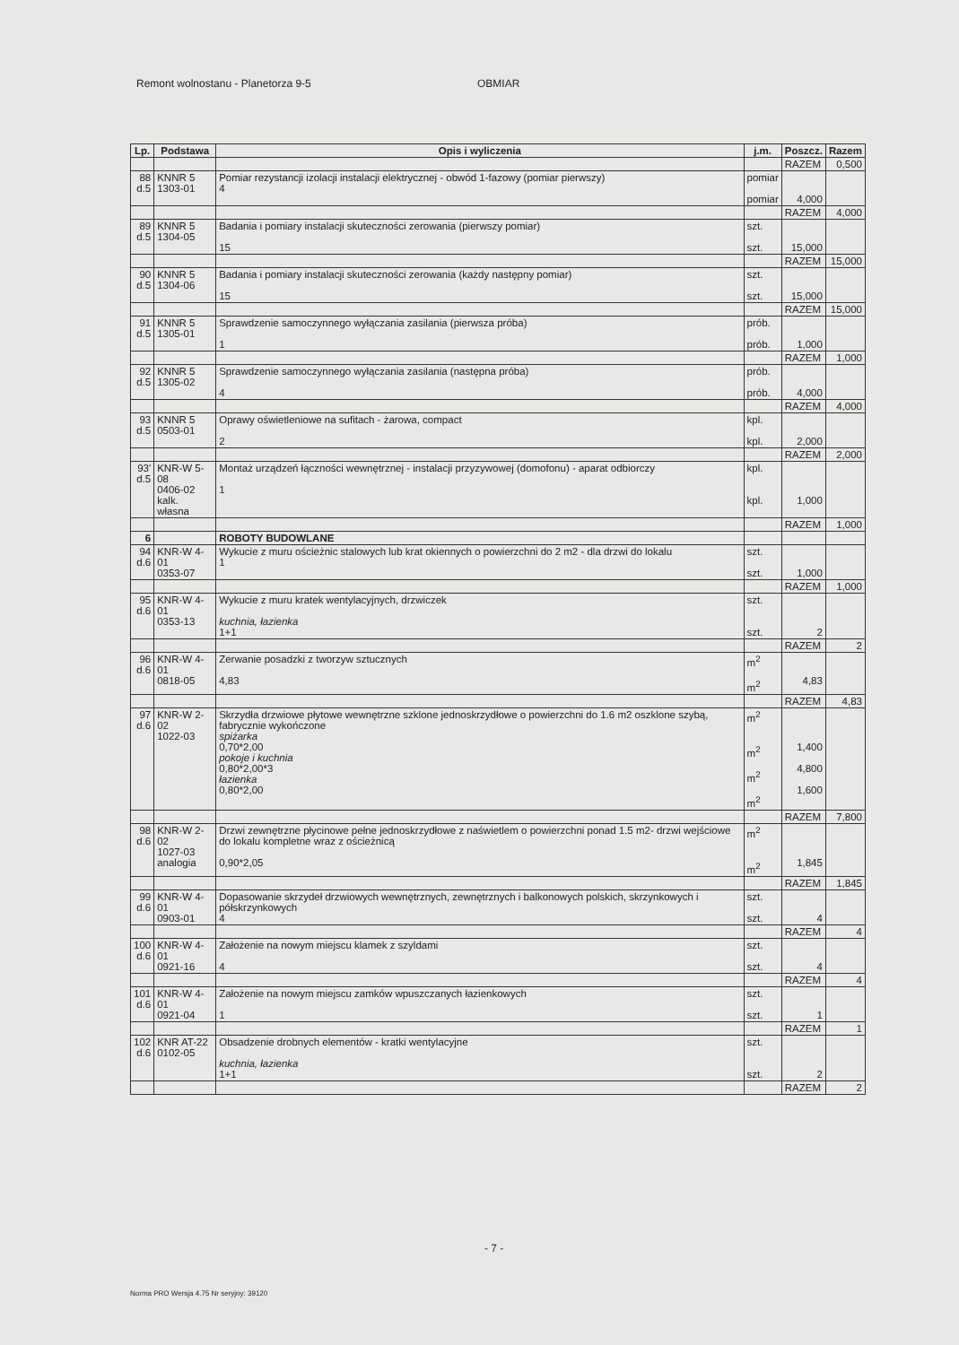Remont wolnostanu - Planetorza 9-5 OBMIAR
| Lp. | Podstawa | Opis i wyliczenia | j.m. | Poszcz. | Razem |
| --- | --- | --- | --- | --- | --- |
| | | | | RAZEM | 0,500 |
| 88 d.5 | KNNR 5 1303-01 | Pomiar rezystancji izolacji instalacji elektrycznej - obwód 1-fazowy (pomiar pierwszy) 4 | pomiar pomiar | 4,000 | |
| | | | | RAZEM | 4,000 |
| 89 d.5 | KNNR 5 1304-05 | Badania i pomiary instalacji skuteczności zerowania (pierwszy pomiar) 15 | szt. szt. | 15,000 | |
| | | | | RAZEM | 15,000 |
| 90 d.5 | KNNR 5 1304-06 | Badania i pomiary instalacji skuteczności zerowania (każdy następny pomiar) 15 | szt. szt. | 15,000 | |
| | | | | RAZEM | 15,000 |
| 91 d.5 | KNNR 5 1305-01 | Sprawdzenie samoczynnego wyłączania zasilania (pierwsza próba) 1 | prób. prób. | 1,000 | |
| | | | | RAZEM | 1,000 |
| 92 d.5 | KNNR 5 1305-02 | Sprawdzenie samoczynnego wyłączania zasilania (następna próba) 4 | prób. prób. | 4,000 | |
| | | | | RAZEM | 4,000 |
| 93 d.5 | KNNR 5 0503-01 | Oprawy oświetleniowe na sufitach - żarowa, compact 2 | kpl. kpl. | 2,000 | |
| | | | | RAZEM | 2,000 |
| 93' d.5 | KNR-W 5-08 0406-02 kalk. własna | Montaż urządzeń łączności wewnętrznej - instalacji przyzywowej (domofonu) - aparat odbiorczy 1 | kpl. kpl. | 1,000 | |
| | | | | RAZEM | 1,000 |
| 6 | | ROBOTY BUDOWLANE | | | |
| 94 d.6 | KNR-W 4-01 0353-07 | Wykucie z muru ościeżnic stalowych lub krat okiennych o powierzchni do 2 m2 - dla drzwi do lokalu 1 | szt. szt. | 1,000 | |
| | | | | RAZEM | 1,000 |
| 95 d.6 | KNR-W 4-01 0353-13 | Wykucie z muru kratek wentylacyjnych, drzwiczek kuchnia, łazienka 1+1 | szt. szt. | 2 | |
| | | | | RAZEM | 2 |
| 96 d.6 | KNR-W 4-01 0818-05 | Zerwanie posadzki z tworzyw sztucznych 4,83 | m<sup>2</sup> m<sup>2</sup> | 4,83 | |
| | | | | RAZEM | 4,83 |
| 97 d.6 | KNR-W 2-02 1022-03 | Skrzydła drzwiowe płytowe wewnętrzne szklone jednoskrzydłowe o powierzchni do 1.6 m2 oszklone szybą, fabrycznie wykończone spiżarka 0,70*2,00 pokoje i kuchnia 0,80*2,00*3 łazienka 0,80*2,00 | m<sup>2</sup> m<sup>2</sup> m<sup>2</sup> m<sup>2</sup> | 1,400 4,800 1,600 | |
| | | | | RAZEM | 7,800 |
| 98 d.6 | KNR-W 2-02 1027-03 analogia | Drzwi zewnętrzne płycinowe pełne jednoskrzydłowe z naświetlem o powierzchni ponad 1.5 m2- drzwi wejściowe do lokalu kompletne wraz z ościeżnicą 0,90*2,05 | m<sup>2</sup> m<sup>2</sup> | 1,845 | |
| | | | | RAZEM | 1,845 |
| 99 d.6 | KNR-W 4-01 0903-01 | Dopasowanie skrzydeł drzwiowych wewnętrznych, zewnętrznych i balkonowych polskich, skrzynkowych i półskrzynkowych 4 | szt. szt. | 4 | |
| | | | | RAZEM | 4 |
| 100 d.6 | KNR-W 4-01 0921-16 | Założenie na nowym miejscu klamek z szyldami 4 | szt. szt. | 4 | |
| | | | | RAZEM | 4 |
| 101 d.6 | KNR-W 4-01 0921-04 | Założenie na nowym miejscu zamków wpuszczanych łazienkowych 1 | szt. szt. | 1 | |
| | | | | RAZEM | 1 |
| 102 d.6 | KNR AT-22 0102-05 | Obsadzenie drobnych elementów - kratki wentylacyjne kuchnia, łazienka 1+1 | szt. szt. | 2 | |
| | | | | RAZEM | 2 |
- 7 -
Norma PRO Wersja 4.75 Nr seryjny: 39120